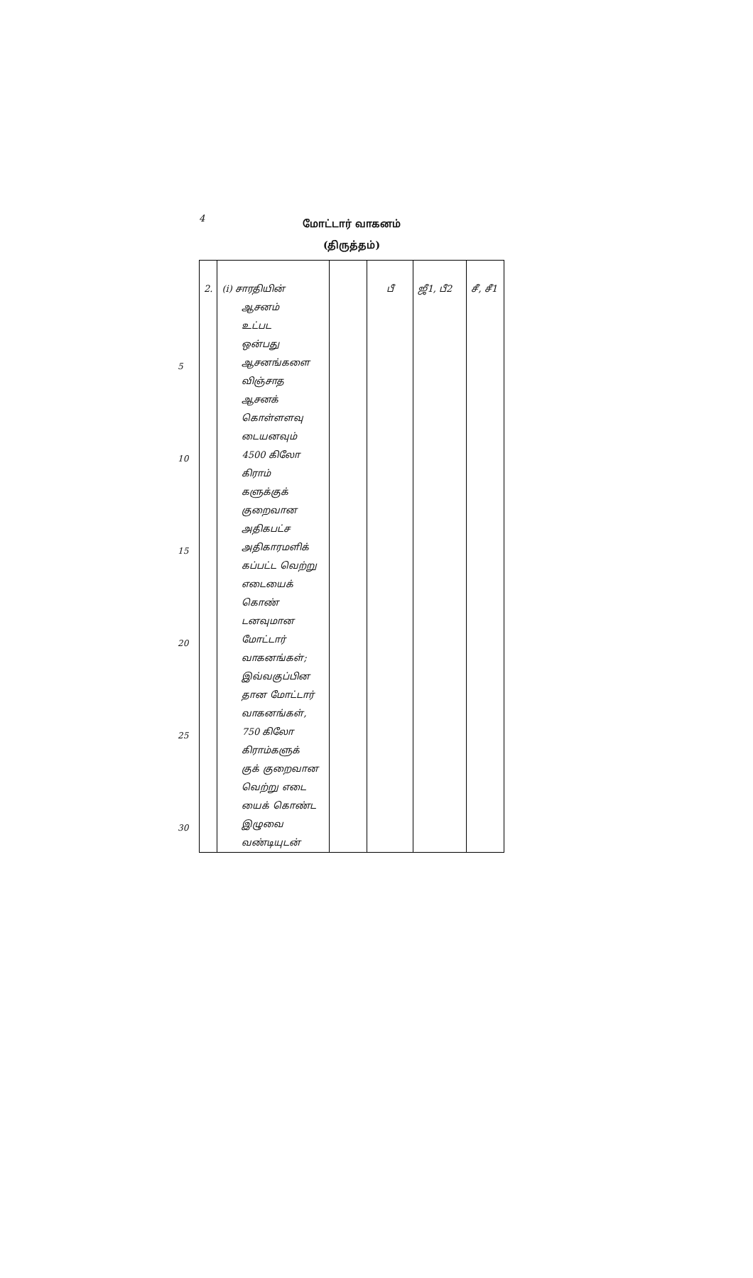4
மோட்டார் வாகனம்
(திருத்தம்)
5
10
15
20
25
30
| 2. | (i) சாரதியின் ஆசனம் உட்பட ஒன்பது ஆசனங்களை விஞ்சாத ஆசனக் கொள்ளளவு டையனவும் 4500 கிலோ கிராம் களுக்குக் குறைவான அதிகபட்ச அதிகாரமளிக் கப்பட்ட வெற்று எடையைக் கொண் டனவுமான மோட்டார் வாகனங்கள்; இவ்வகுப்பின தான மோட்டார் வாகனங்கள், 750 கிலோ கிராம்களுக் குக் குறைவான வெற்று எடை யைக் கொண்ட இழுவை வண்டியுடன் | | பீ | ஜீ1, பீ2 | சீ, சீ1 |